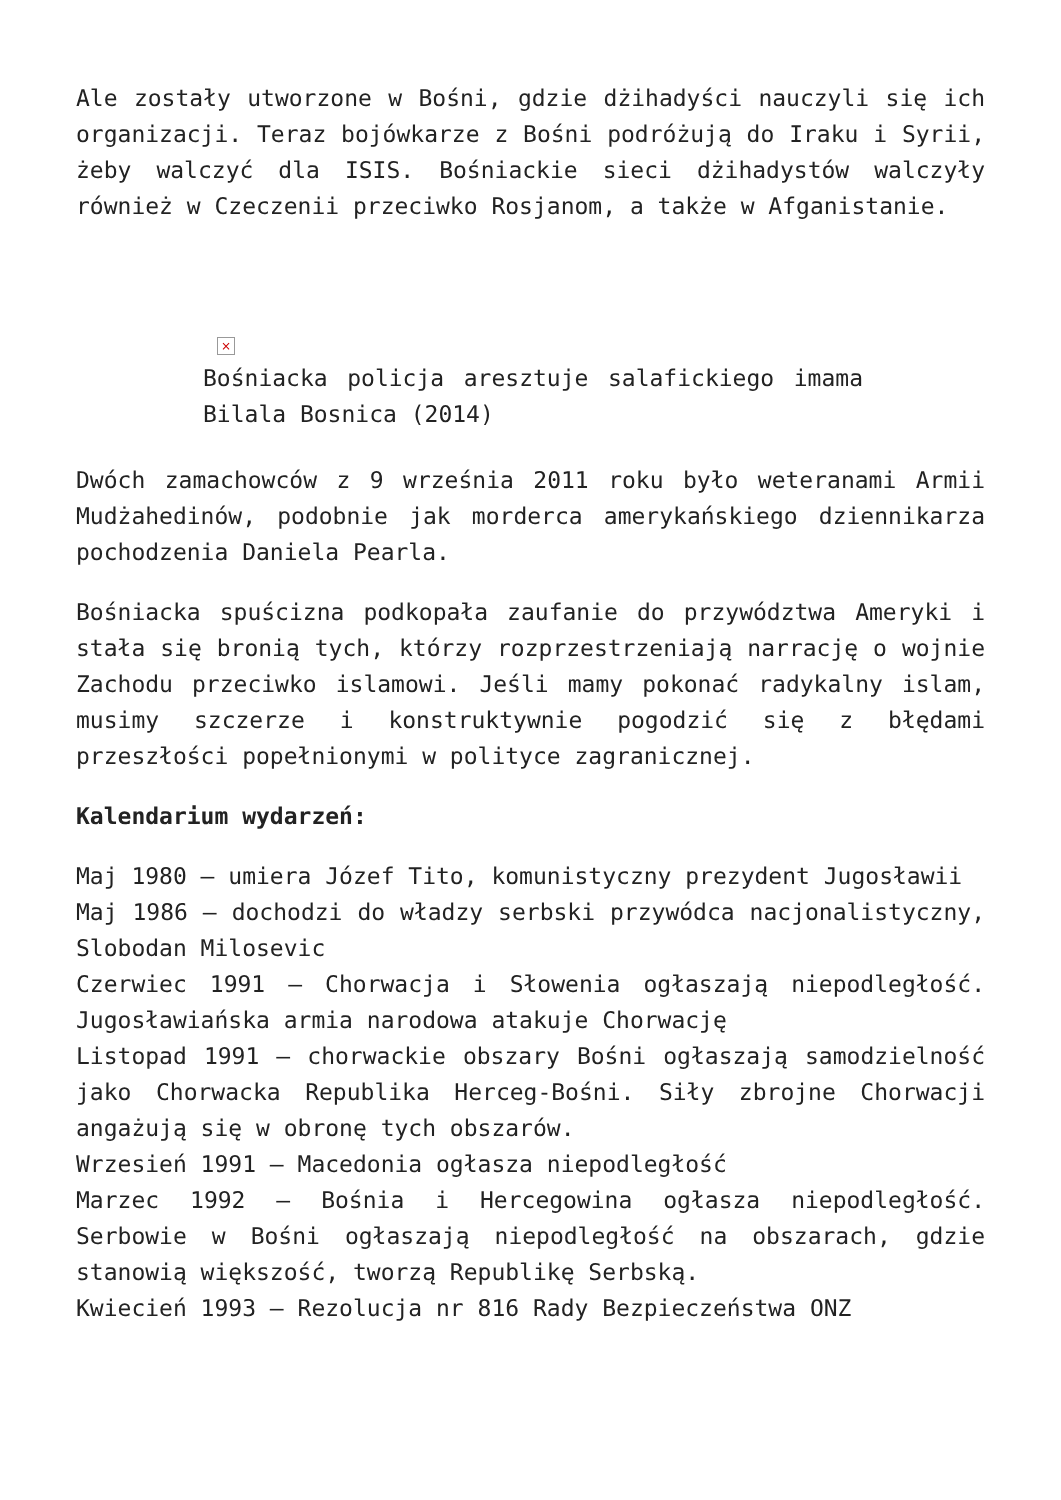Ale zostały utworzone w Bośni, gdzie dżihadyści nauczyli się ich organizacji. Teraz bojówkarze z Bośni podróżują do Iraku i Syrii, żeby walczyć dla ISIS. Bośniackie sieci dżihadystów walczyły również w Czeczenii przeciwko Rosjanom, a także w Afganistanie.
×
Bośniacka policja aresztuje salafickiego imama Bilala Bosnica (2014)
Dwóch zamachowców z 9 września 2011 roku było weteranami Armii Mudżahedinów, podobnie jak morderca amerykańskiego dziennikarza pochodzenia Daniela Pearla.
Bośniacka spuścizna podkopała zaufanie do przywództwa Ameryki i stała się bronią tych, którzy rozprzestrzeniają narrację o wojnie Zachodu przeciwko islamowi. Jeśli mamy pokonać radykalny islam, musimy szczerze i konstruktywnie pogodzić się z błędami przeszłości popełnionymi w polityce zagranicznej.
Kalendarium wydarzeń:
Maj 1980 – umiera Józef Tito, komunistyczny prezydent Jugosławii
Maj 1986 – dochodzi do władzy serbski przywódca nacjonalistyczny, Slobodan Milosevic
Czerwiec 1991 – Chorwacja i Słowenia ogłaszają niepodległość. Jugosławiańska armia narodowa atakuje Chorwację
Listopad 1991 – chorwackie obszary Bośni ogłaszają samodzielność jako Chorwacka Republika Herceg-Bośni. Siły zbrojne Chorwacji angażują się w obronę tych obszarów.
Wrzesień 1991 – Macedonia ogłasza niepodległość
Marzec 1992 – Bośnia i Hercegowina ogłasza niepodległość. Serbowie w Bośni ogłaszają niepodległość na obszarach, gdzie stanowią większość, tworzą Republikę Serbską.
Kwiecień 1993 – Rezolucja nr 816 Rady Bezpieczeństwa ONZ